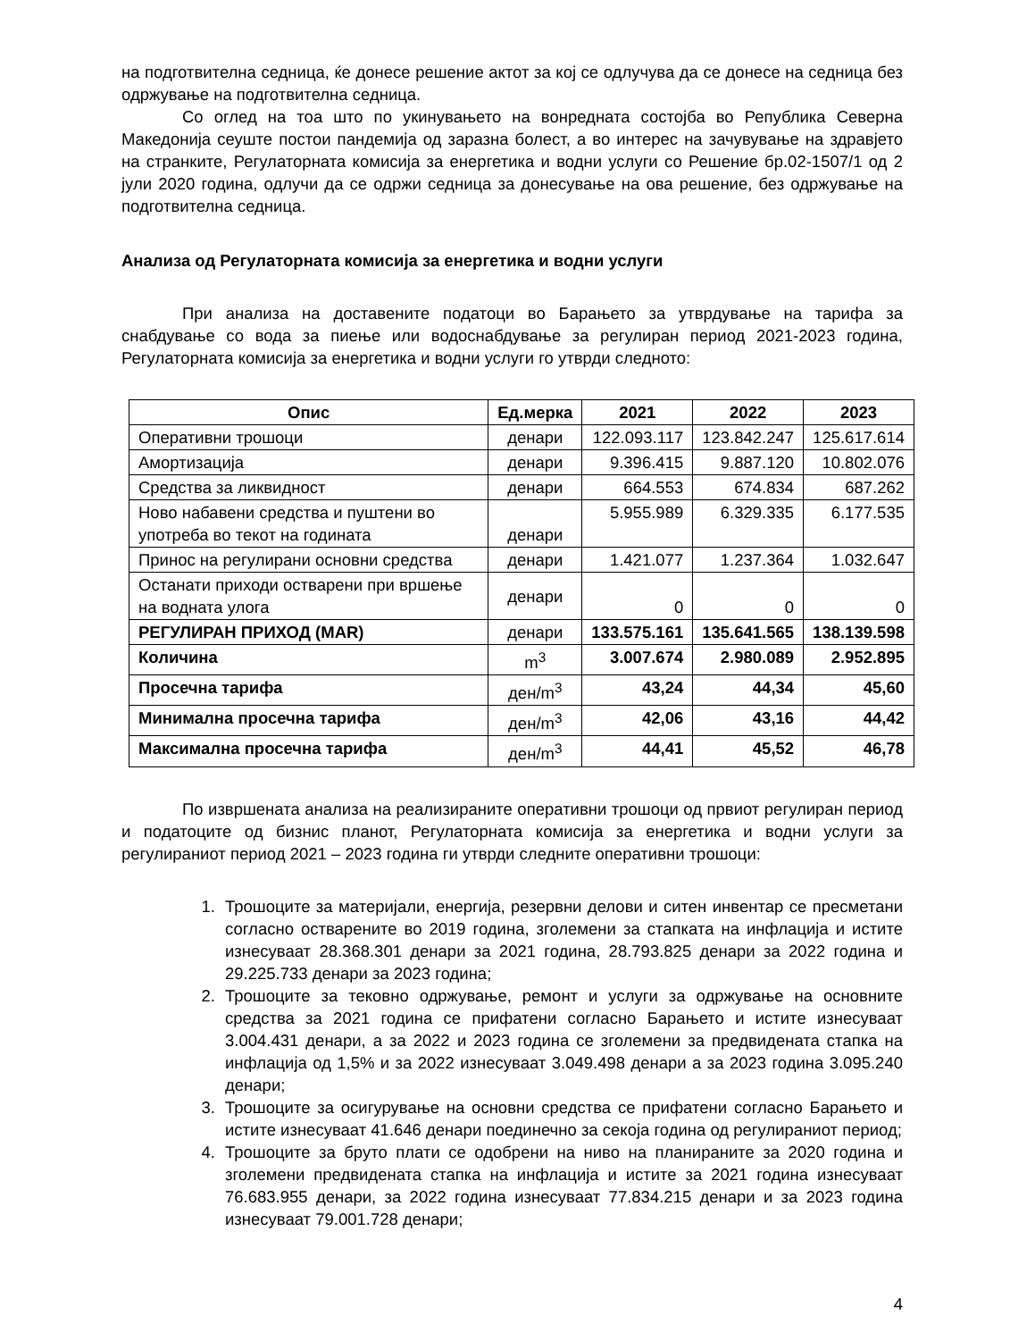на подготвителна седница, ќе донесе решение актот за кој се одлучува да се донесе на седница без одржување на подготвителна седница.
Со оглед на тоа што по укинувањето на вонредната состојба во Република Северна Македонија сеуште постои пандемија од заразна болест, а во интерес на зачувување на здравјето на странките, Регулаторната комисија за енергетика и водни услуги со Решение бр.02-1507/1 од 2 јули 2020 година, одлучи да се одржи седница за донесување на ова решение, без одржување на подготвителна седница.
Анализа од Регулаторната комисија за енергетика и водни услуги
При анализа на доставените податоци во Барањето за утврдување на тарифа за снабдување со вода за пиење или водоснабдување за регулиран период 2021-2023 година, Регулаторната комисија за енергетика и водни услуги го утврди следното:
| Опис | Ед.мерка | 2021 | 2022 | 2023 |
| --- | --- | --- | --- | --- |
| Оперативни трошоци | денари | 122.093.117 | 123.842.247 | 125.617.614 |
| Амортизација | денари | 9.396.415 | 9.887.120 | 10.802.076 |
| Средства за ликвидност | денари | 664.553 | 674.834 | 687.262 |
| Ново набавени средства и пуштени во употреба во текот на годината | денари | 5.955.989 | 6.329.335 | 6.177.535 |
| Принос на регулирани основни средства | денари | 1.421.077 | 1.237.364 | 1.032.647 |
| Останати приходи остварени при вршење на водната улога | денари | 0 | 0 | 0 |
| РЕГУЛИРАН ПРИХОД (MAR) | денари | 133.575.161 | 135.641.565 | 138.139.598 |
| Количина | m<sup>3</sup> | 3.007.674 | 2.980.089 | 2.952.895 |
| Просечна тарифа | ден/m<sup>3</sup> | 43,24 | 44,34 | 45,60 |
| Минимална просечна тарифа | ден/m<sup>3</sup> | 42,06 | 43,16 | 44,42 |
| Максимална просечна тарифа | ден/m<sup>3</sup> | 44,41 | 45,52 | 46,78 |
По извршената анализа на реализираните оперативни трошоци од првиот регулиран период и податоците од бизнис планот, Регулаторната комисија за енергетика и водни услуги за регулираниот период 2021 – 2023 година ги утврди следните оперативни трошоци:
1. Трошоците за материјали, енергија, резервни делови и ситен инвентар се пресметани согласно остварените во 2019 година, зголемени за стапката на инфлација и истите изнесуваат 28.368.301 денари за 2021 година, 28.793.825 денари за 2022 година и 29.225.733 денари за 2023 година;
2. Трошоците за тековно одржување, ремонт и услуги за одржување на основните средства за 2021 година се прифатени согласно Барањето и истите изнесуваат 3.004.431 денари, а за 2022 и 2023 година се зголемени за предвидената стапка на инфлација од 1,5% и за 2022 изнесуваат 3.049.498 денари а за 2023 година 3.095.240 денари;
3. Трошоците за осигурување на основни средства се прифатени согласно Барањето и истите изнесуваат 41.646 денари поединечно за секоја година од регулираниот период;
4. Трошоците за бруто плати се одобрени на ниво на планираните за 2020 година и зголемени предвидената стапка на инфлација и истите за 2021 година изнесуваат 76.683.955 денари, за 2022 година изнесуваат 77.834.215 денари и за 2023 година изнесуваат 79.001.728 денари;
4